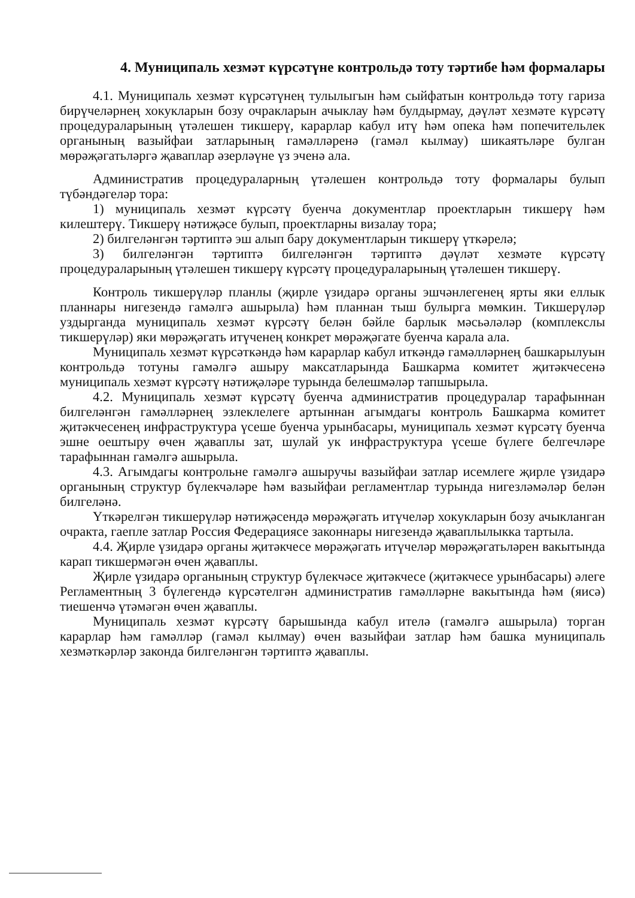4. Муниципаль хезмәт күрсәтүне контрольдә тоту тәртибе һәм формалары
4.1. Муниципаль хезмәт күрсәтүнең тулылыгын һәм сыйфатын контрольдә тоту гариза бирүчеләрнең хокукларын бозу очракларын ачыклау һәм булдырмау, дәүләт хезмәте күрсәтү процедураларының үтәлешен тикшерү, карарлар кабул итү һәм опека һәм попечительлек органының вазыйфаи затларының гамәлләренә (гамәл кылмау) шикаятьләре булган мөрәҗәгатьләргә җаваплар әзерләүне үз эченә ала.
Административ процедураларның үтәлешен контрольдә тоту формалары булып түбәндәгеләр тора:
1) муниципаль хезмәт күрсәтү буенча документлар проектларын тикшерү һәм килештерү. Тикшерү нәтиҗәсе булып, проектларны визалау тора;
2) билгеләнгән тәртиптә эш алып бару документларын тикшерү үткәрелә;
3) билгеләнгән тәртиптә билгеләнгән тәртиптә дәүләт хезмәте күрсәтү процедураларының үтәлешен тикшерү күрсәтү процедураларының үтәлешен тикшерү.
Контроль тикшерүләр планлы (җирле үзидарә органы эшчәнлегенең ярты яки еллык планнары нигезендә гамәлгә ашырыла) һәм планнан тыш булырга мөмкин. Тикшерүләр уздырганда муниципаль хезмәт күрсәтү белән бәйле барлык мәсьәләләр (комплекслы тикшерүләр) яки мөрәҗәгать итүченең конкрет мөрәҗәгате буенча карала ала.
Муниципаль хезмәт күрсәткәндә һәм карарлар кабул иткәндә гамәлләрнең башкарылуын контрольдә тотуны гамәлгә ашыру максатларында Башкарма комитет җитәкчесенә муниципаль хезмәт күрсәтү нәтиҗәләре турында белешмәләр тапшырыла.
4.2. Муниципаль хезмәт күрсәтү буенча административ процедуралар тарафыннан билгеләнгән гамәлләрнең эзлеклелеге артыннан агымдагы контроль Башкарма комитет җитәкчесенең инфраструктура үсеше буенча урынбасары, муниципаль хезмәт күрсәтү буенча эшне оештыру өчен җаваплы зат, шулай ук инфраструктура үсеше бүлеге белгечләре тарафыннан гамәлгә ашырыла.
4.3. Агымдагы контрольне гамәлгә ашыручы вазыйфаи затлар исемлеге җирле үзидарә органының структур бүлекчәләре һәм вазыйфаи регламентлар турында нигезләмәләр белән билгеләнә.
Үткәрелгән тикшерүләр нәтиҗәсендә мөрәҗәгать итүчеләр хокукларын бозу ачыкланган очракта, гаепле затлар Россия Федерациясе законнары нигезендә җаваплылыкка тартыла.
4.4. Җирле үзидарә органы җитәкчесе мөрәҗәгать итүчеләр мөрәҗәгатьләрен вакытында карап тикшермәгән өчен җаваплы.
Җирле үзидарә органының структур бүлекчәсе җитәкчесе (җитәкчесе урынбасары) әлеге Регламентның 3 бүлегендә күрсәтелгән административ гамәлләрне вакытында һәм (яисә) тиешенчә үтәмәгән өчен җаваплы.
Муниципаль хезмәт күрсәтү барышында кабул ителә (гамәлгә ашырыла) торган карарлар һәм гамәлләр (гамәл кылмау) өчен вазыйфаи затлар һәм башка муниципаль хезмәткәрләр законда билгеләнгән тәртиптә җаваплы.